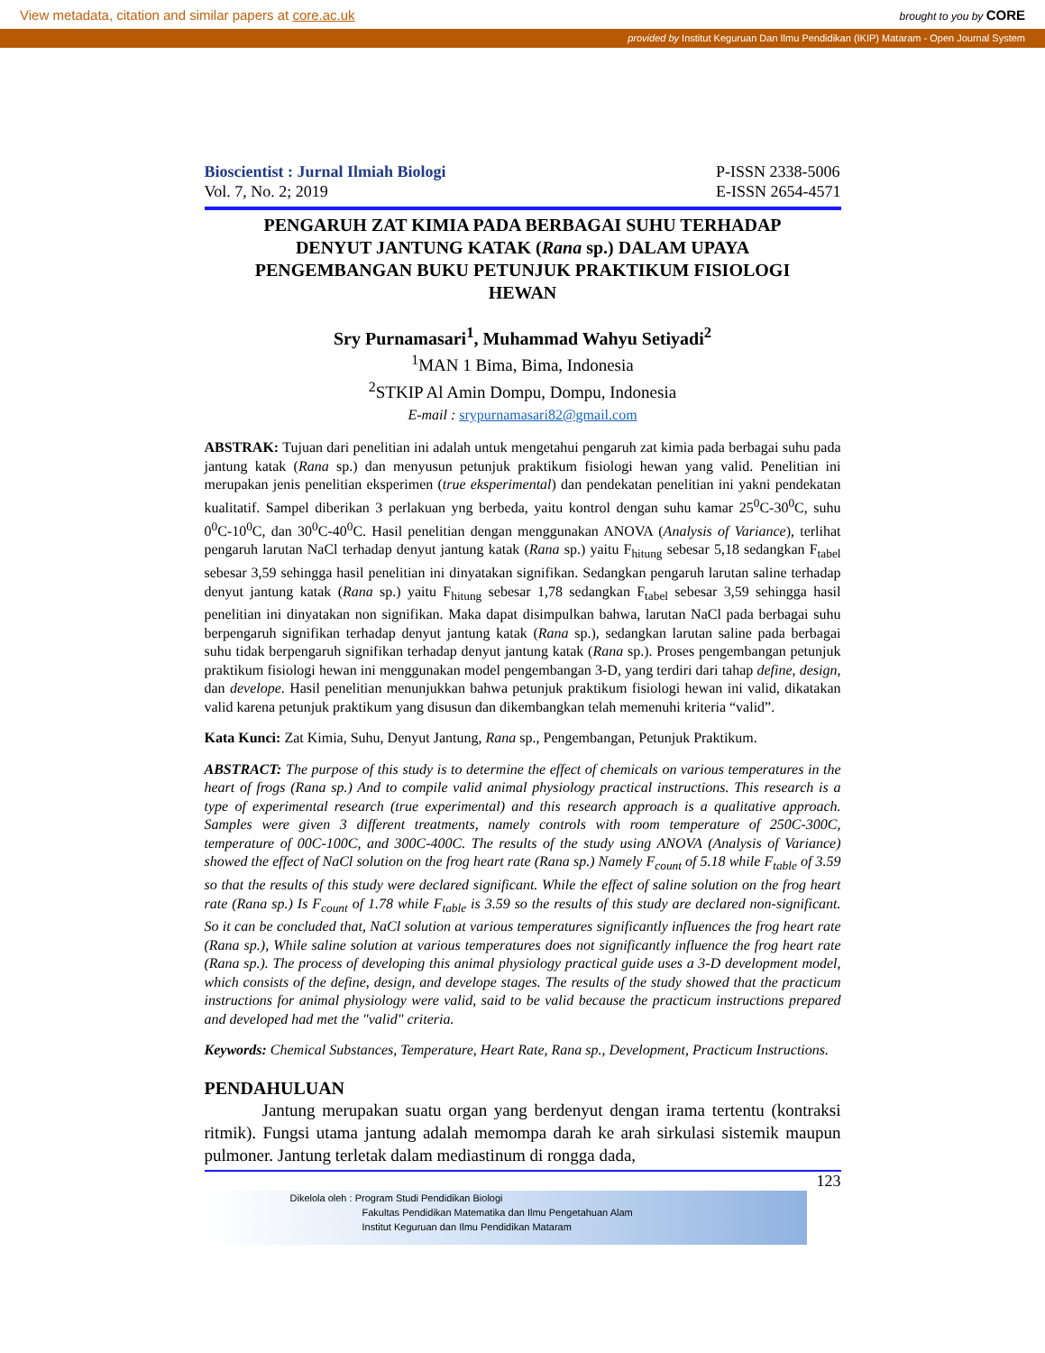View metadata, citation and similar papers at core.ac.uk brought to you by CORE
provided by Institut Keguruan Dan Ilmu Pendidikan (IKIP) Mataram - Open Journal System
Bioscientist : Jurnal Ilmiah Biologi
Vol. 7, No. 2; 2019
P-ISSN 2338-5006
E-ISSN 2654-4571
PENGARUH ZAT KIMIA PADA BERBAGAI SUHU TERHADAP DENYUT JANTUNG KATAK (Rana sp.) DALAM UPAYA PENGEMBANGAN BUKU PETUNJUK PRAKTIKUM FISIOLOGI HEWAN
Sry Purnamasari<sup>1</sup>, Muhammad Wahyu Setiyadi<sup>2</sup>
<sup>1</sup> MAN 1 Bima, Bima, Indonesia
<sup>2</sup> STKIP Al Amin Dompu, Dompu, Indonesia
E-mail : srypurnamasari82@gmail.com
ABSTRAK: Tujuan dari penelitian ini adalah untuk mengetahui pengaruh zat kimia pada berbagai suhu pada jantung katak (Rana sp.) dan menyusun petunjuk praktikum fisiologi hewan yang valid. Penelitian ini merupakan jenis penelitian eksperimen (true eksperimental) dan pendekatan penelitian ini yakni pendekatan kualitatif. Sampel diberikan 3 perlakuan yng berbeda, yaitu kontrol dengan suhu kamar 25<sup>0</sup>C-30<sup>0</sup>C, suhu 0<sup>0</sup>C-10<sup>0</sup>C, dan 30<sup>0</sup>C-40<sup>0</sup>C. Hasil penelitian dengan menggunakan ANOVA (Analysis of Variance), terlihat pengaruh larutan NaCl terhadap denyut jantung katak (Rana sp.) yaitu F<sub>hitung</sub> sebesar 5,18 sedangkan F<sub>tabel</sub> sebesar 3,59 sehingga hasil penelitian ini dinyatakan signifikan. Sedangkan pengaruh larutan saline terhadap denyut jantung katak (Rana sp.) yaitu F<sub>hitung</sub> sebesar 1,78 sedangkan F<sub>tabel</sub> sebesar 3,59 sehingga hasil penelitian ini dinyatakan non signifikan. Maka dapat disimpulkan bahwa, larutan NaCl pada berbagai suhu berpengaruh signifikan terhadap denyut jantung katak (Rana sp.), sedangkan larutan saline pada berbagai suhu tidak berpengaruh signifikan terhadap denyut jantung katak (Rana sp.). Proses pengembangan petunjuk praktikum fisiologi hewan ini menggunakan model pengembangan 3-D, yang terdiri dari tahap define, design, dan develope. Hasil penelitian menunjukkan bahwa petunjuk praktikum fisiologi hewan ini valid, dikatakan valid karena petunjuk praktikum yang disusun dan dikembangkan telah memenuhi kriteria “valid”.
Kata Kunci: Zat Kimia, Suhu, Denyut Jantung, Rana sp., Pengembangan, Petunjuk Praktikum.
ABSTRACT: The purpose of this study is to determine the effect of chemicals on various temperatures in the heart of frogs (Rana sp.) And to compile valid animal physiology practical instructions. This research is a type of experimental research (true experimental) and this research approach is a qualitative approach. Samples were given 3 different treatments, namely controls with room temperature of 250C-300C, temperature of 00C-100C, and 300C-400C. The results of the study using ANOVA (Analysis of Variance) showed the effect of NaCl solution on the frog heart rate (Rana sp.) Namely F<sub>count</sub> of 5.18 while F<sub>table</sub> of 3.59 so that the results of this study were declared significant. While the effect of saline solution on the frog heart rate (Rana sp.) Is F<sub>count</sub> of 1.78 while F<sub>table</sub> is 3.59 so the results of this study are declared non-significant. So it can be concluded that, NaCl solution at various temperatures significantly influences the frog heart rate (Rana sp.), While saline solution at various temperatures does not significantly influence the frog heart rate (Rana sp.). The process of developing this animal physiology practical guide uses a 3-D development model, which consists of the define, design, and develope stages. The results of the study showed that the practicum instructions for animal physiology were valid, said to be valid because the practicum instructions prepared and developed had met the "valid" criteria.
Keywords: Chemical Substances, Temperature, Heart Rate, Rana sp., Development, Practicum Instructions.
PENDAHULUAN
Jantung merupakan suatu organ yang berdenyut dengan irama tertentu (kontraksi ritmik). Fungsi utama jantung adalah memompa darah ke arah sirkulasi sistemik maupun pulmoner. Jantung terletak dalam mediastinum di rongga dada,
123
Dikelola oleh : Program Studi Pendidikan Biologi
Fakultas Pendidikan Matematika dan Ilmu Pengetahuan Alam
Institut Keguruan dan Ilmu Pendidikan Mataram